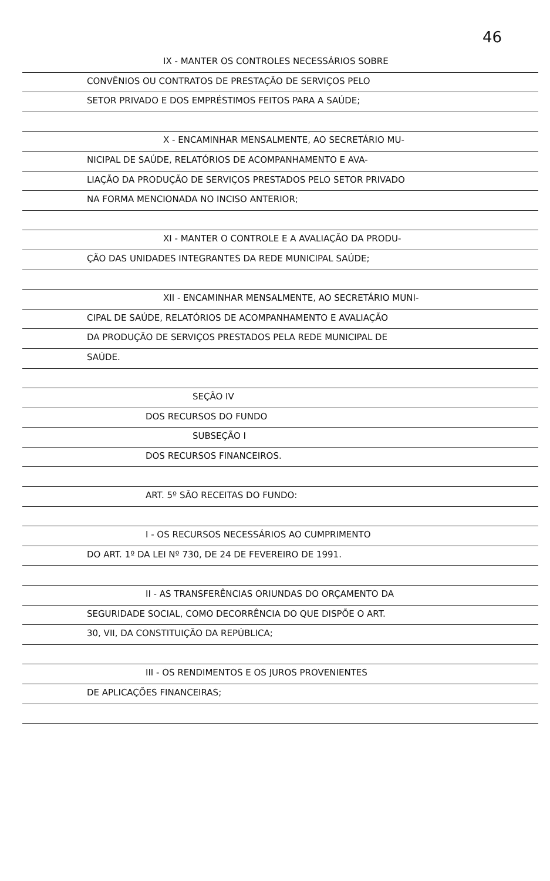46
IX - MANTER OS CONTROLES NECESSÁRIOS SOBRE
CONVÊNIOS OU CONTRATOS DE PRESTAÇÃO DE SERVIÇOS PELO
SETOR PRIVADO E DOS EMPRÉSTIMOS FEITOS PARA A SAÚDE;
X - ENCAMINHAR MENSALMENTE, AO SECRETÁRIO MU-
NICIPAL DE SAÚDE, RELATÓRIOS DE ACOMPANHAMENTO E AVA-
LIAÇÃO DA PRODUÇÃO DE SERVIÇOS PRESTADOS PELO SETOR PRIVADO
NA FORMA MENCIONADA NO INCISO ANTERIOR;
XI - MANTER O CONTROLE E A AVALIAÇÃO DA PRODU-
ÇÃO DAS UNIDADES INTEGRANTES DA REDE MUNICIPAL SAÚDE;
XII - ENCAMINHAR MENSALMENTE, AO SECRETÁRIO MUNI-
CIPAL DE SAÚDE, RELATÓRIOS DE ACOMPANHAMENTO E AVALIAÇÃO
DA PRODUÇÃO DE SERVIÇOS PRESTADOS PELA REDE MUNICIPAL DE
SAÚDE.
SEÇÃO IV
DOS RECURSOS DO FUNDO
SUBSEÇÃO I
DOS RECURSOS FINANCEIROS.
ART. 5º SÃO RECEITAS DO FUNDO:
I - OS RECURSOS NECESSÁRIOS AO CUMPRIMENTO
DO ART. 1º DA LEI Nº 730, DE 24 DE FEVEREIRO DE 1991.
II - AS TRANSFERÊNCIAS ORIUNDAS DO ORÇAMENTO DA
SEGURIDADE SOCIAL, COMO DECORRÊNCIA DO QUE DISPÕE O ART.
30, VII, DA CONSTITUIÇÃO DA REPÚBLICA;
III - OS RENDIMENTOS E OS JUROS PROVENIENTES
DE APLICAÇÕES FINANCEIRAS;